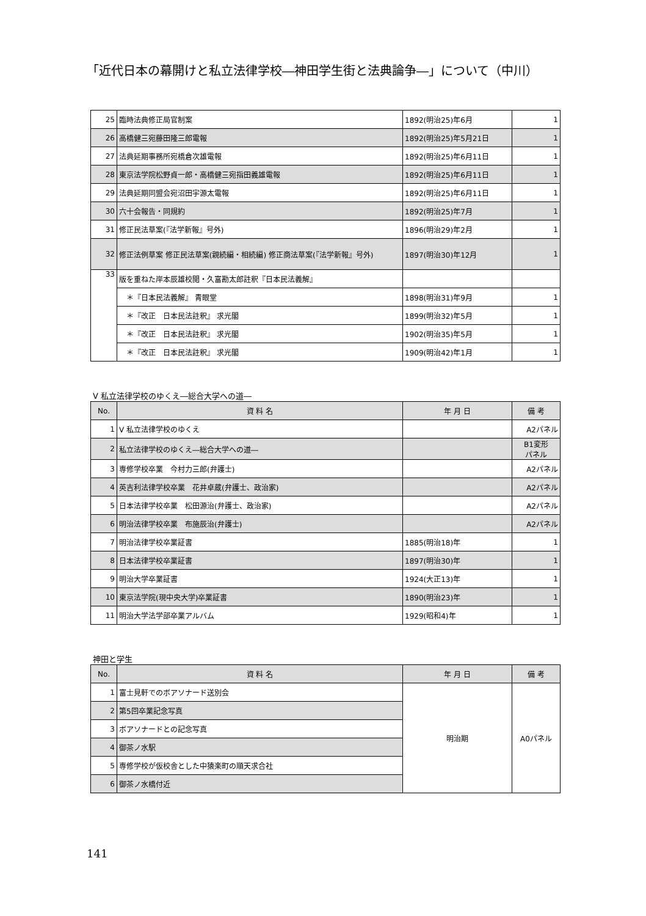「近代日本の幕開けと私立法律学校―神田学生街と法典論争―」について（中川）
| 25 | 臨時法典修正局官制案 | 1892(明治25)年6月 | 1 |
| 26 | 高橋健三宛藤田隆三郎電報 | 1892(明治25)年5月21日 | 1 |
| 27 | 法典延期事務所宛橋倉次雄電報 | 1892(明治25)年6月11日 | 1 |
| 28 | 東京法学院松野貞一郎・高橋健三宛指田義雄電報 | 1892(明治25)年6月11日 | 1 |
| 29 | 法典延期同盟会宛沼田宇源太電報 | 1892(明治25)年6月11日 | 1 |
| 30 | 六十会報告・同規約 | 1892(明治25)年7月 | 1 |
| 31 | 修正民法草案(『法学新報』号外) | 1896(明治29)年2月 | 1 |
| 32 | 修正法例草案 修正民法草案(親続編・相続編) 修正商法草案(『法学新報』号外) | 1897(明治30)年12月 | 1 |
| 33 | 版を重ねた岸本辰雄校閲・久富勘太郎註釈『日本民法義解』 | | |
| | ＊『日本民法義解』 青眼堂 | 1898(明治31)年9月 | 1 |
| | ＊『改正 日本民法註釈』 求光閣 | 1899(明治32)年5月 | 1 |
| | ＊『改正 日本民法註釈』 求光閣 | 1902(明治35)年5月 | 1 |
| | ＊『改正 日本民法註釈』 求光閣 | 1909(明治42)年1月 | 1 |
Ⅴ 私立法律学校のゆくえ―総合大学への道―
| No. | 資 料 名 | 年 月 日 | 備 考 |
| --- | --- | --- | --- |
| 1 | Ⅴ 私立法律学校のゆくえ | | A2パネル |
| 2 | 私立法律学校のゆくえ―総合大学への道― | | B1変形 パネル |
| 3 | 専修学校卒業 今村力三郎(弁護士) | | A2パネル |
| 4 | 英吉利法律学校卒業 花井卓蔵(弁護士、政治家) | | A2パネル |
| 5 | 日本法律学校卒業 松田源治(弁護士、政治家) | | A2パネル |
| 6 | 明治法律学校卒業 布施辰治(弁護士) | | A2パネル |
| 7 | 明治法律学校卒業証書 | 1885(明治18)年 | 1 |
| 8 | 日本法律学校卒業証書 | 1897(明治30)年 | 1 |
| 9 | 明治大学卒業証書 | 1924(大正13)年 | 1 |
| 10 | 東京法学院(現中央大学)卒業証書 | 1890(明治23)年 | 1 |
| 11 | 明治大学法学部卒業アルバム | 1929(昭和4)年 | 1 |
神田と学生
| No. | 資 料 名 | 年 月 日 | 備 考 |
| --- | --- | --- | --- |
| 1 | 富士見軒でのボアソナード送別会 | 明治期 | A0パネル |
| 2 | 第5回卒業記念写真 | | |
| 3 | ボアソナードとの記念写真 | | |
| 4 | 御茶ノ水駅 | | |
| 5 | 専修学校が仮校舎とした中猿楽町の順天求合社 | | |
| 6 | 御茶ノ水橋付近 | | |
141